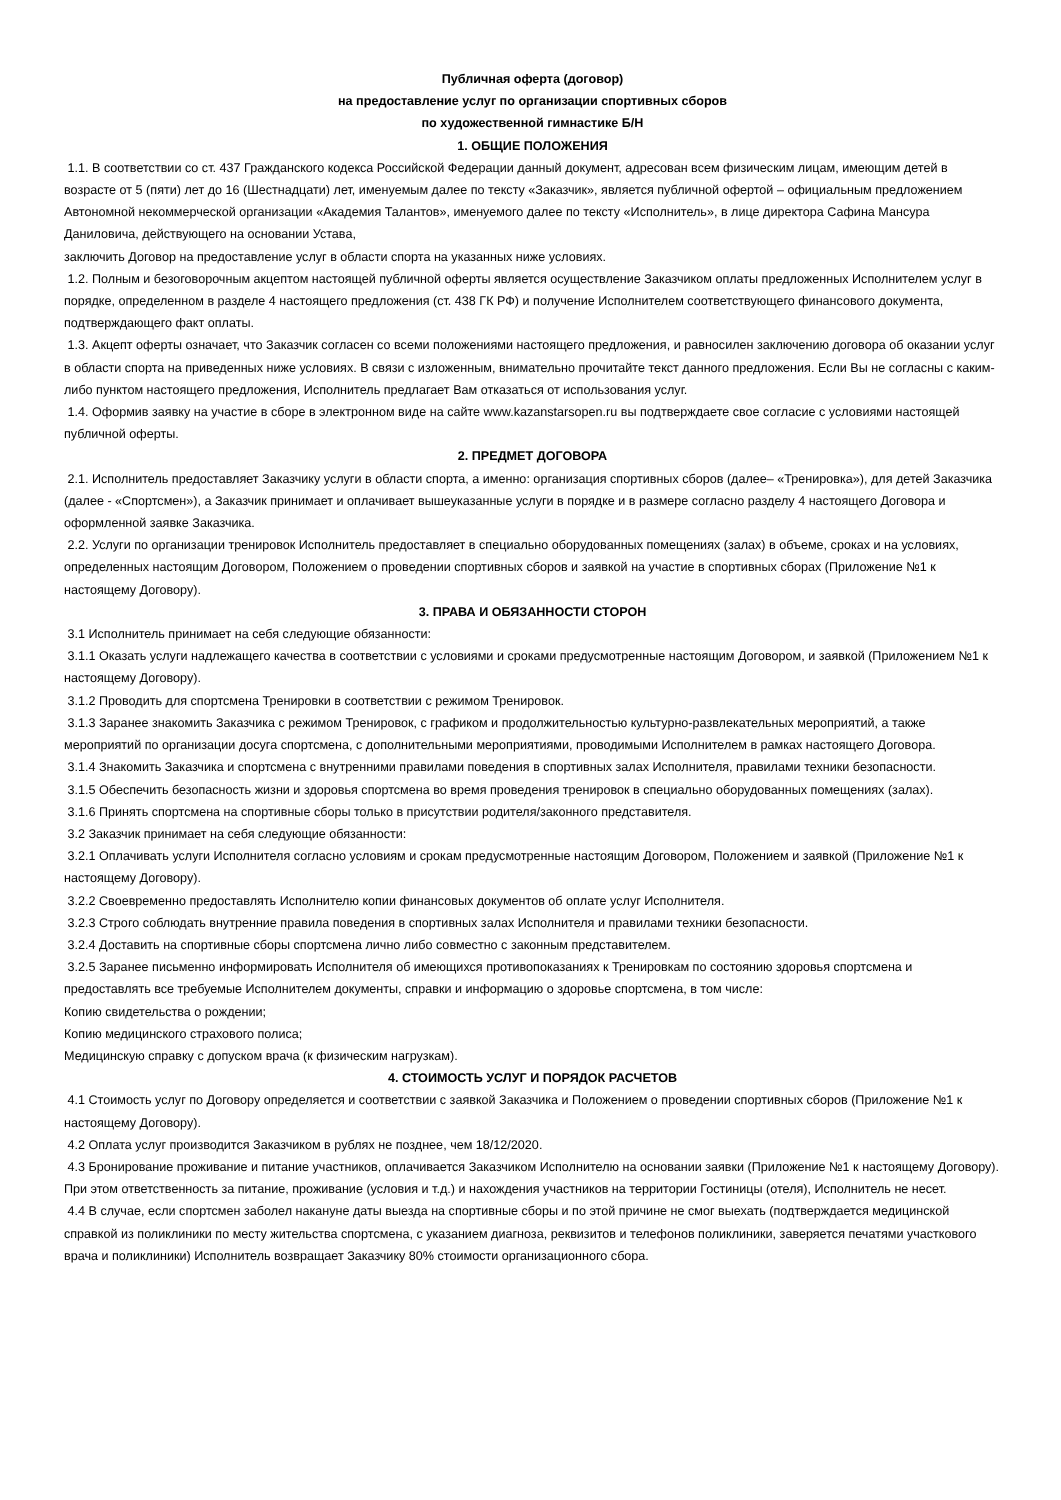Публичная оферта (договор)
на предоставление услуг по организации спортивных сборов
по художественной гимнастике Б/Н
1. ОБЩИЕ ПОЛОЖЕНИЯ
1.1. В соответствии со ст. 437 Гражданского кодекса Российской Федерации данный документ, адресован всем физическим лицам, имеющим детей в возрасте от 5 (пяти) лет до 16 (Шестнадцати) лет, именуемым далее по тексту «Заказчик», является публичной офертой – официальным предложением Автономной некоммерческой организации «Академия Талантов», именуемого далее по тексту «Исполнитель», в лице директора Сафина Мансура Даниловича, действующего на основании Устава,
заключить Договор на предоставление услуг в области спорта на указанных ниже условиях.
1.2. Полным и безоговорочным акцептом настоящей публичной оферты является осуществление Заказчиком оплаты предложенных Исполнителем услуг в порядке, определенном в разделе 4 настоящего предложения (ст. 438 ГК РФ) и получение Исполнителем соответствующего финансового документа, подтверждающего факт оплаты.
1.3. Акцепт оферты означает, что Заказчик согласен со всеми положениями настоящего предложения, и равносилен заключению договора об оказании услуг в области спорта на приведенных ниже условиях. В связи с изложенным, внимательно прочитайте текст данного предложения. Если Вы не согласны с каким-либо пунктом настоящего предложения, Исполнитель предлагает Вам отказаться от использования услуг.
1.4. Оформив заявку на участие в сборе в электронном виде на сайте www.kazanstarsopen.ru вы подтверждаете свое согласие с условиями настоящей публичной оферты.
2. ПРЕДМЕТ ДОГОВОРА
2.1. Исполнитель предоставляет Заказчику услуги в области спорта, а именно: организация спортивных сборов (далее– «Тренировка»), для детей Заказчика (далее - «Спортсмен»), а Заказчик принимает и оплачивает вышеуказанные услуги в порядке и в размере согласно разделу 4 настоящего Договора и оформленной заявке Заказчика.
2.2. Услуги по организации тренировок Исполнитель предоставляет в специально оборудованных помещениях (залах) в объеме, сроках и на условиях, определенных настоящим Договором, Положением о проведении спортивных сборов и заявкой на участие в спортивных сборах (Приложение №1 к настоящему Договору).
3. ПРАВА И ОБЯЗАННОСТИ СТОРОН
3.1 Исполнитель принимает на себя следующие обязанности:
3.1.1 Оказать услуги надлежащего качества в соответствии с условиями и сроками предусмотренные настоящим Договором, и заявкой (Приложением №1 к настоящему Договору).
3.1.2 Проводить для спортсмена Тренировки в соответствии с режимом Тренировок.
3.1.3 Заранее знакомить Заказчика с режимом Тренировок, с графиком и продолжительностью культурно-развлекательных мероприятий, а также мероприятий по организации досуга спортсмена, с дополнительными мероприятиями, проводимыми Исполнителем в рамках настоящего Договора.
3.1.4 Знакомить Заказчика и спортсмена с внутренними правилами поведения в спортивных залах Исполнителя, правилами техники безопасности.
3.1.5 Обеспечить безопасность жизни и здоровья спортсмена во время проведения тренировок в специально оборудованных помещениях (залах).
3.1.6 Принять спортсмена на спортивные сборы только в присутствии родителя/законного представителя.
3.2 Заказчик принимает на себя следующие обязанности:
3.2.1 Оплачивать услуги Исполнителя согласно условиям и срокам предусмотренные настоящим Договором, Положением и заявкой (Приложение №1 к настоящему Договору).
3.2.2 Своевременно предоставлять Исполнителю копии финансовых документов об оплате услуг Исполнителя.
3.2.3 Строго соблюдать внутренние правила поведения в спортивных залах Исполнителя и правилами техники безопасности.
3.2.4 Доставить на спортивные сборы спортсмена лично либо совместно с законным представителем.
3.2.5 Заранее письменно информировать Исполнителя об имеющихся противопоказаниях к Тренировкам по состоянию здоровья спортсмена и предоставлять все требуемые Исполнителем документы, справки и информацию о здоровье спортсмена, в том числе:
Копию свидетельства о рождении;
Копию медицинского страхового полиса;
Медицинскую справку с допуском врача (к физическим нагрузкам).
4. СТОИМОСТЬ УСЛУГ И ПОРЯДОК РАСЧЕТОВ
4.1 Стоимость услуг по Договору определяется и соответствии с заявкой Заказчика и Положением о проведении спортивных сборов (Приложение №1 к настоящему Договору).
4.2 Оплата услуг производится Заказчиком в рублях не позднее, чем 18/12/2020.
4.3 Бронирование проживание и питание участников, оплачивается Заказчиком Исполнителю на основании заявки (Приложение №1 к настоящему Договору). При этом ответственность за питание, проживание (условия и т.д.) и нахождения участников на территории Гостиницы (отеля), Исполнитель не несет.
4.4 В случае, если спортсмен заболел накануне даты выезда на спортивные сборы и по этой причине не смог выехать (подтверждается медицинской справкой из поликлиники по месту жительства спортсмена, с указанием диагноза, реквизитов и телефонов поликлиники, заверяется печатями участкового врача и поликлиники) Исполнитель возвращает Заказчику 80% стоимости организационного сбора.